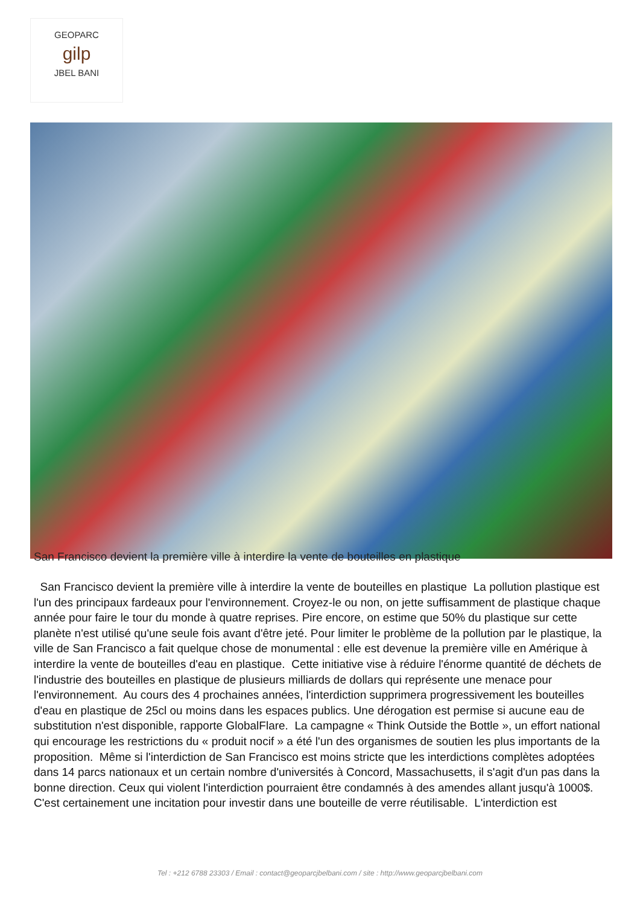GEOPARC
gilp
JBEL BANI
San Francisco devient la première ville à interdire la vente de bouteilles en plastique
San Francisco devient la première ville à interdire la vente de bouteilles en plastique La pollution plastique est l'un des principaux fardeaux pour l'environnement. Croyez-le ou non, on jette suffisamment de plastique chaque année pour faire le tour du monde à quatre reprises. Pire encore, on estime que 50% du plastique sur cette planète n'est utilisé qu'une seule fois avant d'être jeté. Pour limiter le problème de la pollution par le plastique, la ville de San Francisco a fait quelque chose de monumental : elle est devenue la première ville en Amérique à interdire la vente de bouteilles d'eau en plastique. Cette initiative vise à réduire l'énorme quantité de déchets de l'industrie des bouteilles en plastique de plusieurs milliards de dollars qui représente une menace pour l'environnement. Au cours des 4 prochaines années, l'interdiction supprimera progressivement les bouteilles d'eau en plastique de 25cl ou moins dans les espaces publics. Une dérogation est permise si aucune eau de substitution n'est disponible, rapporte GlobalFlare. La campagne « Think Outside the Bottle », un effort national qui encourage les restrictions du « produit nocif » a été l'un des organismes de soutien les plus importants de la proposition. Même si l'interdiction de San Francisco est moins stricte que les interdictions complètes adoptées dans 14 parcs nationaux et un certain nombre d'universités à Concord, Massachusetts, il s'agit d'un pas dans la bonne direction. Ceux qui violent l'interdiction pourraient être condamnés à des amendes allant jusqu'à 1000$. C'est certainement une incitation pour investir dans une bouteille de verre réutilisable. L'interdiction est
Tel : +212 6788 23303 / Email : contact@geoparcjbelbani.com / site : http://www.geoparcjbelbani.com